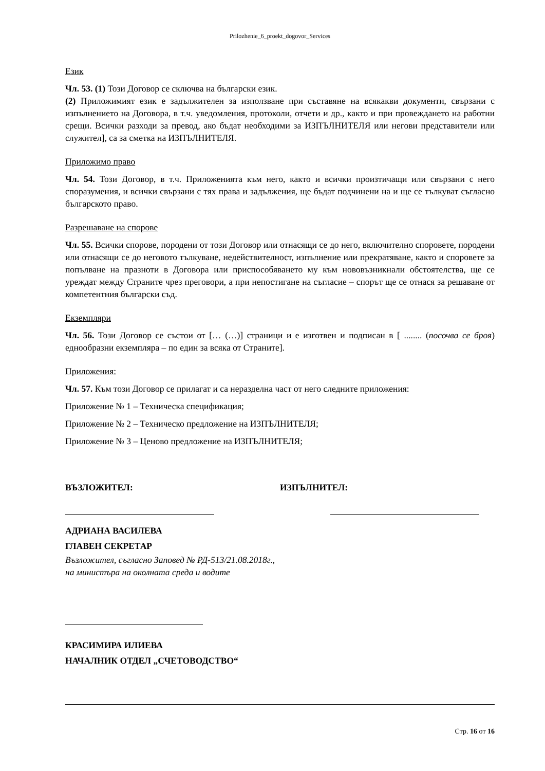Prilozhenie_6_proekt_dogovor_Services
Език
Чл. 53. (1) Този Договор се сключва на български език.
(2) Приложимият език е задължителен за използване при съставяне на всякакви документи, свързани с изпълнението на Договора, в т.ч. уведомления, протоколи, отчети и др., както и при провеждането на работни срещи. Всички разходи за превод, ако бъдат необходими за ИЗПЪЛНИТЕЛЯ или негови представители или служител], са за сметка на ИЗПЪЛНИТЕЛЯ.
Приложимо право
Чл. 54. Този Договор, в т.ч. Приложенията към него, както и всички произтичащи или свързани с него споразумения, и всички свързани с тях права и задължения, ще бъдат подчинени на и ще се тълкуват съгласно българското право.
Разрешаване на спорове
Чл. 55. Всички спорове, породени от този Договор или отнасящи се до него, включително споровете, породени или отнасящи се до неговото тълкуване, недействителност, изпълнение или прекратяване, както и споровете за попълване на празноти в Договора или приспособяването му към нововъзникнали обстоятелства, ще се уреждат между Страните чрез преговори, а при непостигане на съгласие – спорът ще се отнася за решаване от компетентния български съд.
Екземпляри
Чл. 56. Този Договор се състои от [… (…)] страници и е изготвен и подписан в [ ........ (посочва се броя) еднообразни екземпляра – по един за всяка от Страните].
Приложения:
Чл. 57. Към този Договор се прилагат и са неразделна част от него следните приложения:
Приложение № 1 – Техническа спецификация;
Приложение № 2 – Техническо предложение на ИЗПЪЛНИТЕЛЯ;
Приложение № 3 – Ценово предложение на ИЗПЪЛНИТЕЛЯ;
ВЪЗЛОЖИТЕЛ: ИЗПЪЛНИТЕЛ:
АДРИАНА ВАСИЛЕВА
ГЛАВЕН СЕКРЕТАР
Възложител, съгласно Заповед № РД-513/21.08.2018г.,
на министъра на околната среда и водите
КРАСИМИРА ИЛИЕВА
НАЧАЛНИК ОТДЕЛ „СЧЕТОВОДСТВО“
Стр. 16 от 16